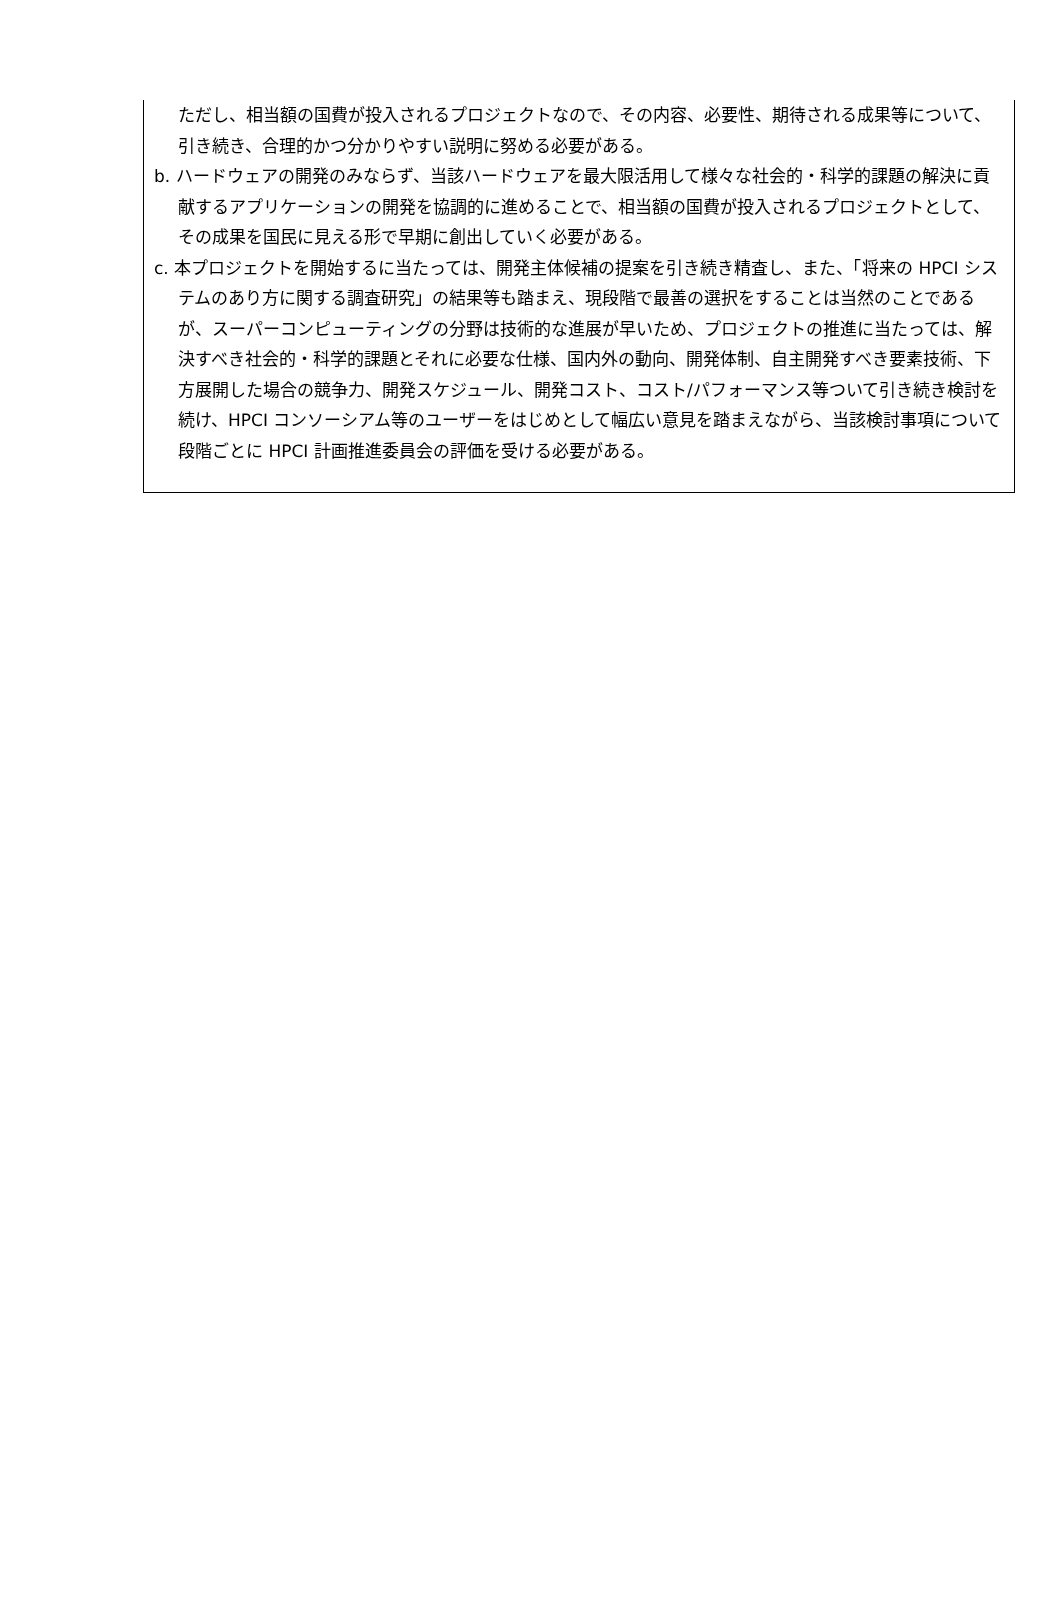ただし、相当額の国費が投入されるプロジェクトなので、その内容、必要性、期待される成果等について、引き続き、合理的かつ分かりやすい説明に努める必要がある。
b. ハードウェアの開発のみならず、当該ハードウェアを最大限活用して様々な社会的・科学的課題の解決に貢献するアプリケーションの開発を協調的に進めることで、相当額の国費が投入されるプロジェクトとして、その成果を国民に見える形で早期に創出していく必要がある。
c. 本プロジェクトを開始するに当たっては、開発主体候補の提案を引き続き精査し、また、「将来の HPCI システムのあり方に関する調査研究」の結果等も踏まえ、現段階で最善の選択をすることは当然のことであるが、スーパーコンピューティングの分野は技術的な進展が早いため、プロジェクトの推進に当たっては、解決すべき社会的・科学的課題とそれに必要な仕様、国内外の動向、開発体制、自主開発すべき要素技術、下方展開した場合の競争力、開発スケジュール、開発コスト、コスト/パフォーマンス等ついて引き続き検討を続け、HPCI コンソーシアム等のユーザーをはじめとして幅広い意見を踏まえながら、当該検討事項について段階ごとに HPCI 計画推進委員会の評価を受ける必要がある。